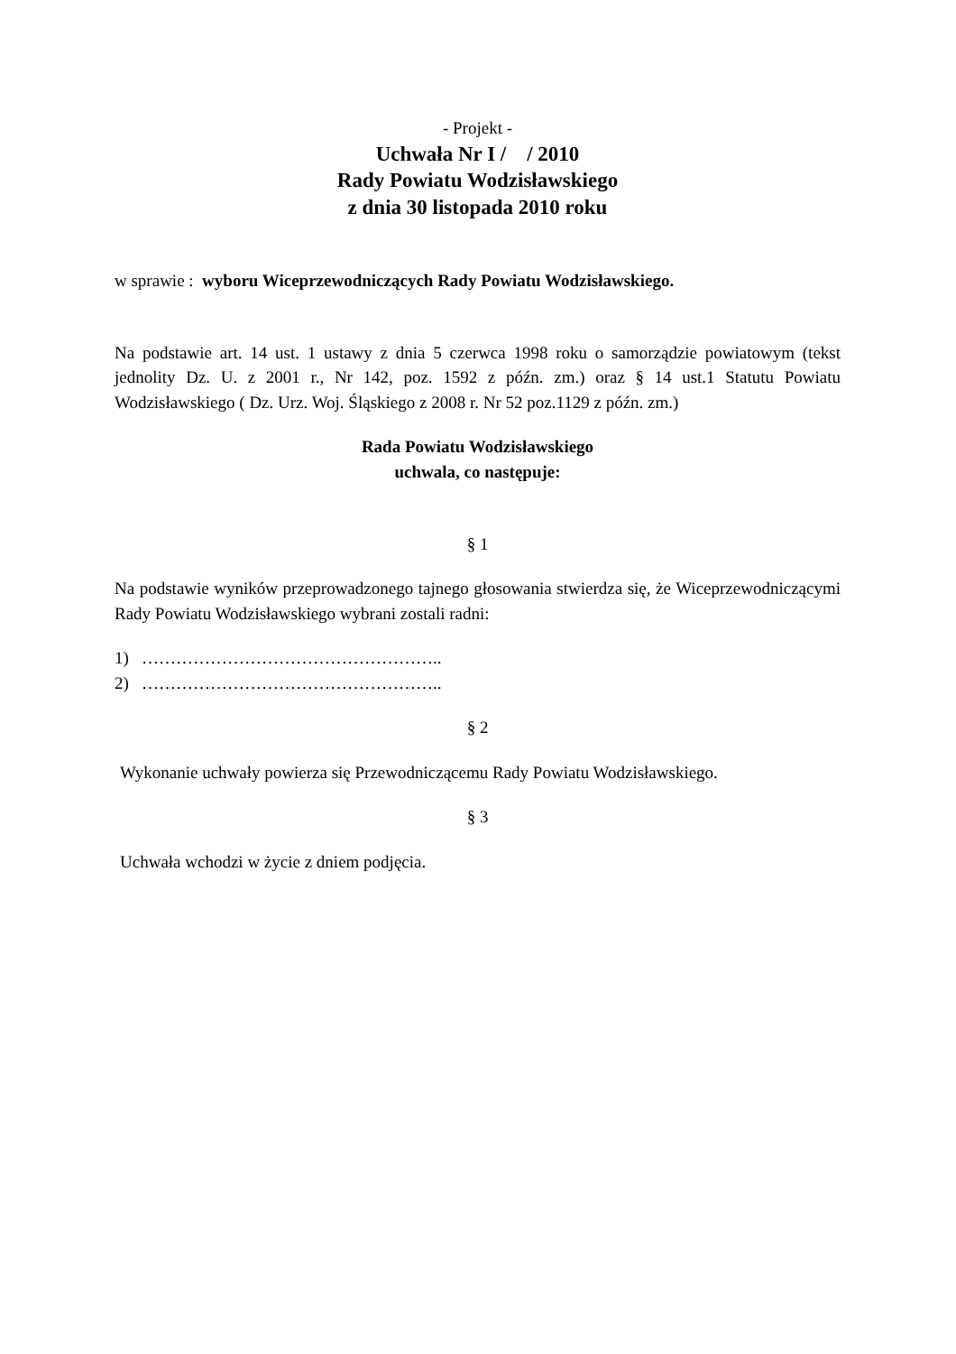- Projekt -
Uchwała Nr I / / 2010
Rady Powiatu Wodzisławskiego
z dnia 30 listopada 2010 roku
w sprawie : wyboru Wiceprzewodniczących Rady Powiatu Wodzisławskiego.
Na podstawie art. 14 ust. 1 ustawy z dnia 5 czerwca 1998 roku o samorządzie powiatowym (tekst jednolity Dz. U. z 2001 r., Nr 142, poz. 1592 z późn. zm.) oraz § 14 ust.1 Statutu Powiatu Wodzisławskiego ( Dz. Urz. Woj. Śląskiego z 2008 r. Nr 52 poz.1129 z późn. zm.)
Rada Powiatu Wodzisławskiego
uchwala, co następuje:
§ 1
Na podstawie wyników przeprowadzonego tajnego głosowania stwierdza się, że Wiceprzewodniczącymi Rady Powiatu Wodzisławskiego wybrani zostali radni:
1) ……………………………………………..
2) ……………………………………………..
§ 2
Wykonanie uchwały powierza się Przewodniczącemu Rady Powiatu Wodzisławskiego.
§ 3
Uchwała wchodzi w życie z dniem podjęcia.